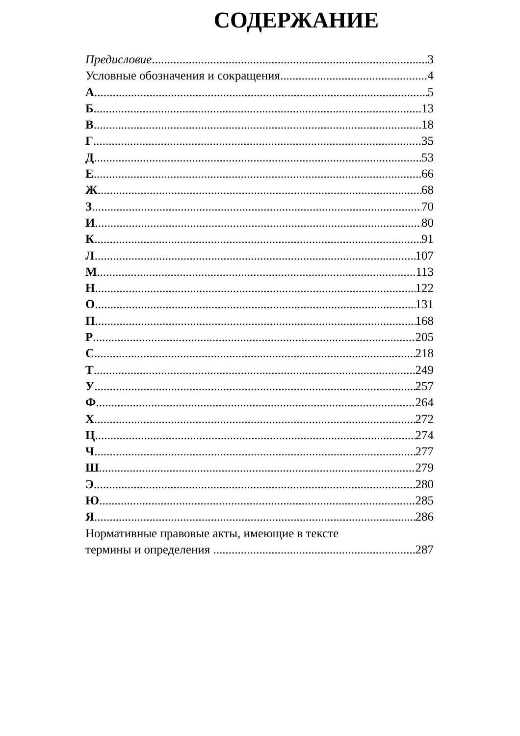СОДЕРЖАНИЕ
Предисловие 3
Условные обозначения и сокращения 4
А 5
Б 13
В 18
Г 35
Д 53
Е 66
Ж 68
З 70
И 80
К 91
Л 107
М 113
Н 122
О 131
П 168
Р 205
С 218
Т 249
У 257
Ф 264
Х 272
Ц 274
Ч 277
Ш 279
Э 280
Ю 285
Я 286
Нормативные правовые акты, имеющие в тексте
термины и определения 287